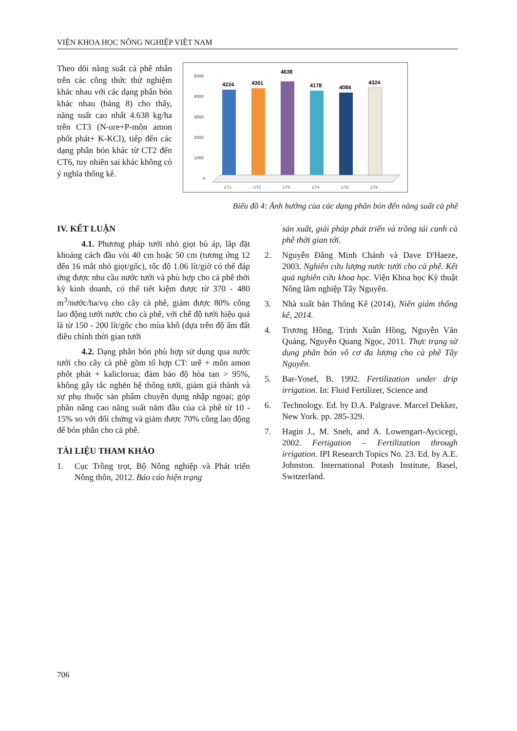VIỆN KHOA HỌC NÔNG NGHIỆP VIỆT NAM
Theo dõi năng suất cà phê nhân trên các công thức thử nghiệm khác nhau với các dạng phân bón khác nhau (bảng 8) cho thấy, năng suất cao nhất 4.638 kg/ha trên CT3 (N-ure+P-môn amon phốt phát+ K-KCl), tiếp đến các dạng phân bón khác từ CT2 đến CT6, tuy nhiên sai khác không có ý nghĩa thống kê.
5000
4000
3000
2000
1000
0
4224
4301
4638
4178
4084
4324
CT1
CT2
CT3
CT4
CT5
CT6
Biểu đồ 4: Ảnh hưởng của các dạng phân bón đến năng suất cà phê
IV. KẾT LUẬN
4.1. Phương pháp tưới nhỏ giọt bù áp, lắp đặt khoảng cách đầu vòi 40 cm hoặc 50 cm (tương ứng 12 đến 16 mắt nhỏ giọt/gốc), tốc độ 1.06 lít/giờ có thể đáp ứng được nhu cầu nước tưới và phù hợp cho cà phê thời kỳ kinh doanh, có thể tiết kiệm được từ 370 - 480 m<sup>3</sup>/nước/ha/vụ cho cây cà phê, giảm được 80% công lao động tưới nước cho cà phê, với chế độ tưới hiệu quả là từ 150 - 200 lít/gốc cho mùa khô (dựa trên độ ẩm đất điều chỉnh thời gian tưới
4.2. Dạng phân bón phù hợp sử dụng qua nước tưới cho cây cà phê gồm tổ hợp CT: urê + môn amon phốt phát + kaliclorua; đảm bảo độ hòa tan > 95%, không gây tắc nghẽn hệ thống tưới, giảm giá thành và sự phụ thuộc sản phẩm chuyên dụng nhập ngoại; góp phần nâng cao năng suất năm đầu của cà phê từ 10 - 15% so với đối chứng và giảm được 70% công lao động để bón phân cho cà phê.
TÀI LIỆU THAM KHẢO
1. Cục Trồng trọt, Bộ Nông nghiệp và Phát triển Nông thôn, 2012. Báo cáo hiện trạng
sản xuất, giải pháp phát triển và trồng tái canh cà phê thời gian tới.
2. Nguyễn Đăng Minh Chánh và Dave D'Haeze, 2003. Nghiên cứu lượng nước tưới cho cà phê. Kết quả nghiên cứu khoa học. Viện Khoa học Kỹ thuật Nông lâm nghiệp Tây Nguyên.
3. Nhà xuất bản Thống Kê (2014), Niên giám thống kê, 2014.
4. Trương Hồng, Trịnh Xuân Hồng, Nguyễn Văn Quảng, Nguyễn Quang Ngọc, 2011. Thực trạng sử dụng phân bón vô cơ đa lượng cho cà phê Tây Nguyên.
5. Bar-Yosef, B. 1992. Fertilization under drip irrigation. In: Fluid Fertilizer, Science and
6. Technology. Ed. by D.A. Palgrave. Marcel Dekker, New York. pp. 285-329.
7. Hagin J., M. Sneh, and A. Lowengart-Aycicegi, 2002. Fertigation – Fertilization through irrigation. IPI Research Topics No. 23. Ed. by A.E. Johnston. International Potash Institute, Basel, Switzerland.
706